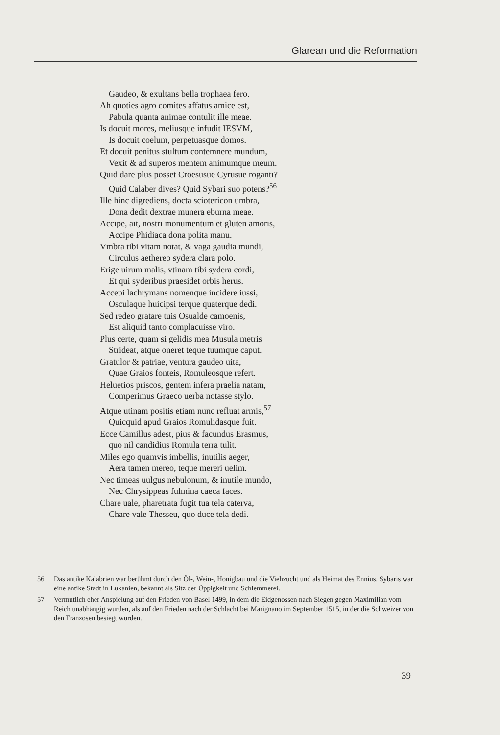Glarean und die Reformation
Gaudeo, & exultans bella trophaea fero.
Ah quoties agro comites affatus amice est,
Pabula quanta animae contulit ille meae.
Is docuit mores, meliusque infudit IESVM,
Is docuit coelum, perpetuasque domos.
Et docuit penitus stultum contemnere mundum,
Vexit & ad superos mentem animumque meum.
Quid dare plus posset Croesusue Cyrusue roganti?
Quid Calaber dives? Quid Sybari suo potens?<sup>56</sup>
Ille hinc digrediens, docta sciotericon umbra,
Dona dedit dextrae munera eburna meae.
Accipe, ait, nostri monumentum et gluten amoris,
Accipe Phidiaca dona polita manu.
Vmbra tibi vitam notat, & vaga gaudia mundi,
Circulus aethereo sydera clara polo.
Erige uirum malis, vtinam tibi sydera cordi,
Et qui syderibus praesidet orbis herus.
Accepi lachrymans nomenque incidere iussi,
Osculaque huicipsi terque quaterque dedi.
Sed redeo gratare tuis Osualde camoenis,
Est aliquid tanto complacuisse viro.
Plus certe, quam si gelidis mea Musula metris
Strideat, atque oneret teque tuumque caput.
Gratulor & patriae, ventura gaudeo uita,
Quae Graios fonteis, Romuleosque refert.
Heluetios priscos, gentem infera praelia natam,
Comperimus Graeco uerba notasse stylo.
Atque utinam positis etiam nunc refluat armis,<sup>57</sup>
Quicquid apud Graios Romulidasque fuit.
Ecce Camillus adest, pius & facundus Erasmus,
quo nil candidius Romula terra tulit.
Miles ego quamvis imbellis, inutilis aeger,
Aera tamen mereo, teque mereri uelim.
Nec timeas uulgus nebulonum, & inutile mundo,
Nec Chrysippeas fulmina caeca faces.
Chare uale, pharetrata fugit tua tela caterva,
Chare vale Thesseu, quo duce tela dedi.
56 Das antike Kalabrien war berühmt durch den Öl-, Wein-, Honigbau und die Viehzucht und als Heimat des Ennius. Sybaris war eine antike Stadt in Lukanien, bekannt als Sitz der Üppigkeit und Schlemmerei.
57 Vermutlich eher Anspielung auf den Frieden von Basel 1499, in dem die Eidgenossen nach Siegen gegen Maximilian vom Reich unabhängig wurden, als auf den Frieden nach der Schlacht bei Marignano im September 1515, in der die Schweizer von den Franzosen besiegt wurden.
39